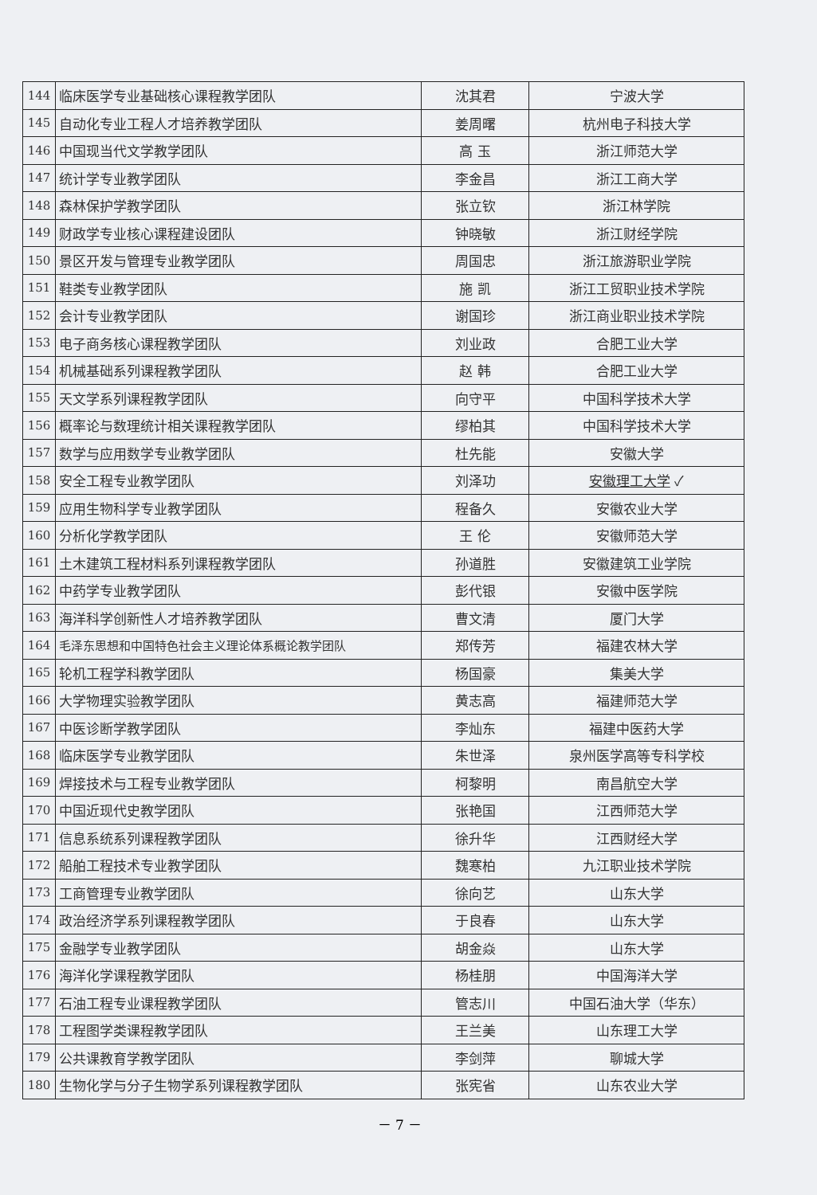| 144 | 临床医学专业基础核心课程教学团队 | 沈其君 | 宁波大学 |
| 145 | 自动化专业工程人才培养教学团队 | 姜周曙 | 杭州电子科技大学 |
| 146 | 中国现当代文学教学团队 | 高 玉 | 浙江师范大学 |
| 147 | 统计学专业教学团队 | 李金昌 | 浙江工商大学 |
| 148 | 森林保护学教学团队 | 张立钦 | 浙江林学院 |
| 149 | 财政学专业核心课程建设团队 | 钟晓敏 | 浙江财经学院 |
| 150 | 景区开发与管理专业教学团队 | 周国忠 | 浙江旅游职业学院 |
| 151 | 鞋类专业教学团队 | 施 凯 | 浙江工贸职业技术学院 |
| 152 | 会计专业教学团队 | 谢国珍 | 浙江商业职业技术学院 |
| 153 | 电子商务核心课程教学团队 | 刘业政 | 合肥工业大学 |
| 154 | 机械基础系列课程教学团队 | 赵 韩 | 合肥工业大学 |
| 155 | 天文学系列课程教学团队 | 向守平 | 中国科学技术大学 |
| 156 | 概率论与数理统计相关课程教学团队 | 缪柏其 | 中国科学技术大学 |
| 157 | 数学与应用数学专业教学团队 | 杜先能 | 安徽大学 |
| 158 | 安全工程专业教学团队 | 刘泽功 | 安徽理工大学 ✓ |
| 159 | 应用生物科学专业教学团队 | 程备久 | 安徽农业大学 |
| 160 | 分析化学教学团队 | 王 伦 | 安徽师范大学 |
| 161 | 土木建筑工程材料系列课程教学团队 | 孙道胜 | 安徽建筑工业学院 |
| 162 | 中药学专业教学团队 | 彭代银 | 安徽中医学院 |
| 163 | 海洋科学创新性人才培养教学团队 | 曹文清 | 厦门大学 |
| 164 | 毛泽东思想和中国特色社会主义理论体系概论教学团队 | 郑传芳 | 福建农林大学 |
| 165 | 轮机工程学科教学团队 | 杨国豪 | 集美大学 |
| 166 | 大学物理实验教学团队 | 黄志高 | 福建师范大学 |
| 167 | 中医诊断学教学团队 | 李灿东 | 福建中医药大学 |
| 168 | 临床医学专业教学团队 | 朱世泽 | 泉州医学高等专科学校 |
| 169 | 焊接技术与工程专业教学团队 | 柯黎明 | 南昌航空大学 |
| 170 | 中国近现代史教学团队 | 张艳国 | 江西师范大学 |
| 171 | 信息系统系列课程教学团队 | 徐升华 | 江西财经大学 |
| 172 | 船舶工程技术专业教学团队 | 魏寒柏 | 九江职业技术学院 |
| 173 | 工商管理专业教学团队 | 徐向艺 | 山东大学 |
| 174 | 政治经济学系列课程教学团队 | 于良春 | 山东大学 |
| 175 | 金融学专业教学团队 | 胡金焱 | 山东大学 |
| 176 | 海洋化学课程教学团队 | 杨桂朋 | 中国海洋大学 |
| 177 | 石油工程专业课程教学团队 | 管志川 | 中国石油大学（华东） |
| 178 | 工程图学类课程教学团队 | 王兰美 | 山东理工大学 |
| 179 | 公共课教育学教学团队 | 李剑萍 | 聊城大学 |
| 180 | 生物化学与分子生物学系列课程教学团队 | 张宪省 | 山东农业大学 |
－ 7 －